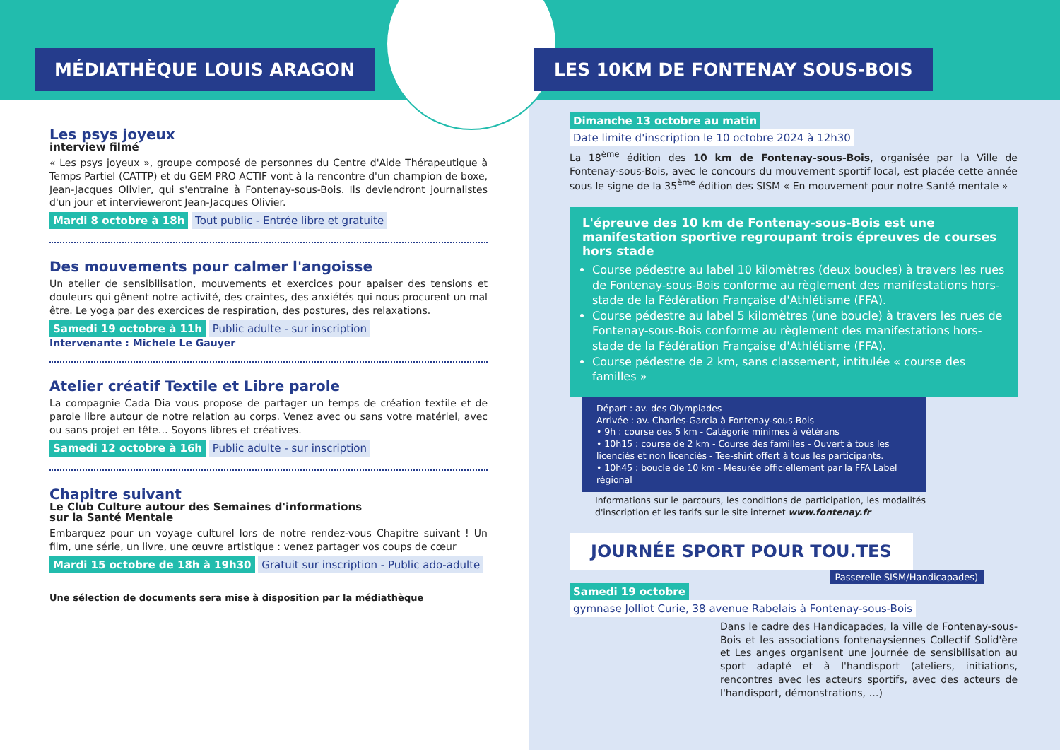MÉDIATHÈQUE LOUIS ARAGON
Les psys joyeux
interview filmé
« Les psys joyeux », groupe composé de personnes du Centre d'Aide Thérapeutique à Temps Partiel (CATTP) et du GEM PRO ACTIF vont à la rencontre d'un champion de boxe, Jean-Jacques Olivier, qui s'entraine à Fontenay-sous-Bois. Ils deviendront journalistes d'un jour et intervieweront Jean-Jacques Olivier.
Mardi 8 octobre à 18h Tout public - Entrée libre et gratuite
Des mouvements pour calmer l'angoisse
Un atelier de sensibilisation, mouvements et exercices pour apaiser des tensions et douleurs qui gênent notre activité, des craintes, des anxiétés qui nous procurent un mal être. Le yoga par des exercices de respiration, des postures, des relaxations.
Samedi 19 octobre à 11h Public adulte - sur inscription
Intervenante : Michele Le Gauyer
Atelier créatif Textile et Libre parole
La compagnie Cada Dia vous propose de partager un temps de création textile et de parole libre autour de notre relation au corps. Venez avec ou sans votre matériel, avec ou sans projet en tête… Soyons libres et créatives.
Samedi 12 octobre à 16h Public adulte - sur inscription
Chapitre suivant
Le Club Culture autour des Semaines d'informations
sur la Santé Mentale
Embarquez pour un voyage culturel lors de notre rendez-vous Chapitre suivant ! Un film, une série, un livre, une œuvre artistique : venez partager vos coups de cœur
Mardi 15 octobre de 18h à 19h30 Gratuit sur inscription - Public ado-adulte
Une sélection de documents sera mise à disposition par la médiathèque
LES 10KM DE FONTENAY SOUS-BOIS
Dimanche 13 octobre au matin
Date limite d'inscription le 10 octobre 2024 à 12h30
La 18<sup>ème</sup> édition des 10 km de Fontenay-sous-Bois, organisée par la Ville de Fontenay-sous-Bois, avec le concours du mouvement sportif local, est placée cette année sous le signe de la 35<sup>ème</sup> édition des SISM « En mouvement pour notre Santé mentale »
L'épreuve des 10 km de Fontenay-sous-Bois est une manifestation sportive regroupant trois épreuves de courses hors stade
Course pédestre au label 10 kilomètres (deux boucles) à travers les rues de Fontenay-sous-Bois conforme au règlement des manifestations hors-stade de la Fédération Française d'Athlétisme (FFA).
Course pédestre au label 5 kilomètres (une boucle) à travers les rues de Fontenay-sous-Bois conforme au règlement des manifestations hors-stade de la Fédération Française d'Athlétisme (FFA).
Course pédestre de 2 km, sans classement, intitulée « course des familles »
Départ : av. des Olympiades
Arrivée : av. Charles-Garcia à Fontenay-sous-Bois
• 9h : course des 5 km - Catégorie minimes à vétérans
• 10h15 : course de 2 km - Course des familles - Ouvert à tous les licenciés et non licenciés - Tee-shirt offert à tous les participants.
• 10h45 : boucle de 10 km - Mesurée officiellement par la FFA Label régional
Informations sur le parcours, les conditions de participation, les modalités d'inscription et les tarifs sur le site internet www.fontenay.fr
JOURNÉE SPORT POUR TOU.TES
Passerelle SISM/Handicapades)
Samedi 19 octobre
gymnase Jolliot Curie, 38 avenue Rabelais à Fontenay-sous-Bois
Dans le cadre des Handicapades, la ville de Fontenay-sous-Bois et les associations fontenaysiennes Collectif Solid'ère et Les anges organisent une journée de sensibilisation au sport adapté et à l'handisport (ateliers, initiations, rencontres avec les acteurs sportifs, avec des acteurs de l'handisport, démonstrations, …)